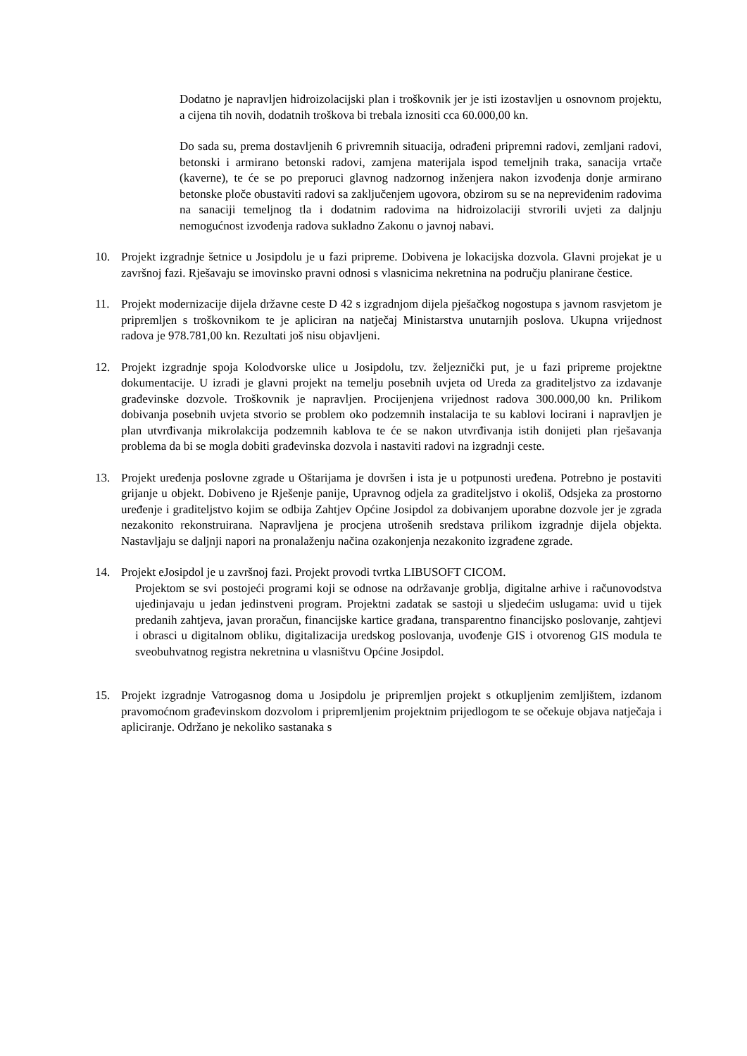Dodatno je napravljen hidroizolacijski plan i troškovnik jer je isti izostavljen u osnovnom projektu, a cijena tih novih, dodatnih troškova bi trebala iznositi cca 60.000,00 kn.
Do sada su, prema dostavljenih 6 privremnih situacija, odrađeni pripremni radovi, zemljani radovi, betonski i armirano betonski radovi, zamjena materijala ispod temeljnih traka, sanacija vrtače (kaverne), te će se po preporuci glavnog nadzornog inženjera nakon izvođenja donje armirano betonske ploče obustaviti radovi sa zaključenjem ugovora, obzirom su se na nepreviđenim radovima na sanaciji temeljnog tla i dodatnim radovima na hidroizolaciji stvrorili uvjeti za daljnju nemogućnost izvođenja radova sukladno Zakonu o javnoj nabavi.
10. Projekt izgradnje šetnice u Josipdolu je u fazi pripreme. Dobivena je lokacijska dozvola. Glavni projekat je u završnoj fazi. Rješavaju se imovinsko pravni odnosi s vlasnicima nekretnina na području planirane čestice.
11. Projekt modernizacije dijela državne ceste D 42 s izgradnjom dijela pješačkog nogostupa s javnom rasvjetom je pripremljen s troškovnikom te je apliciran na natječaj Ministarstva unutarnjih poslova. Ukupna vrijednost radova je 978.781,00 kn. Rezultati još nisu objavljeni.
12. Projekt izgradnje spoja Kolodvorske ulice u Josipdolu, tzv. željeznički put, je u fazi pripreme projektne dokumentacije. U izradi je glavni projekt na temelju posebnih uvjeta od Ureda za graditeljstvo za izdavanje građevinske dozvole. Troškovnik je napravljen. Procijenjena vrijednost radova 300.000,00 kn. Prilikom dobivanja posebnih uvjeta stvorio se problem oko podzemnih instalacija te su kablovi locirani i napravljen je plan utvrđivanja mikrolakcija podzemnih kablova te će se nakon utvrđivanja istih donijeti plan rješavanja problema da bi se mogla dobiti građevinska dozvola i nastaviti radovi na izgradnji ceste.
13. Projekt uređenja poslovne zgrade u Oštarijama je dovršen i ista je u potpunosti uređena. Potrebno je postaviti grijanje u objekt. Dobiveno je Rješenje panije, Upravnog odjela za graditeljstvo i okoliš, Odsjeka za prostorno uređenje i graditeljstvo kojim se odbija Zahtjev Općine Josipdol za dobivanjem uporabne dozvole jer je zgrada nezakonito rekonstruirana. Napravljena je procjena utrošenih sredstava prilikom izgradnje dijela objekta. Nastavljaju se daljnji napori na pronalaženju načina ozakonjenja nezakonito izgrađene zgrade.
14. Projekt eJosipdol je u završnoj fazi. Projekt provodi tvrtka LIBUSOFT CICOM.
Projektom se svi postojeći programi koji se odnose na održavanje groblja, digitalne arhive i računovodstva ujedinjavaju u jedan jedinstveni program. Projektni zadatak se sastoji u sljedećim uslugama: uvid u tijek predanih zahtjeva, javan proračun, financijske kartice građana, transparentno financijsko poslovanje, zahtjevi i obrasci u digitalnom obliku, digitalizacija uredskog poslovanja, uvođenje GIS i otvorenog GIS modula te sveobuhvatnog registra nekretnina u vlasništvu Općine Josipdol.
15. Projekt izgradnje Vatrogasnog doma u Josipdolu je pripremljen projekt s otkupljenim zemljištem, izdanom pravomoćnom građevinskom dozvolom i pripremljenim projektnim prijedlogom te se očekuje objava natječaja i apliciranje. Održano je nekoliko sastanaka s